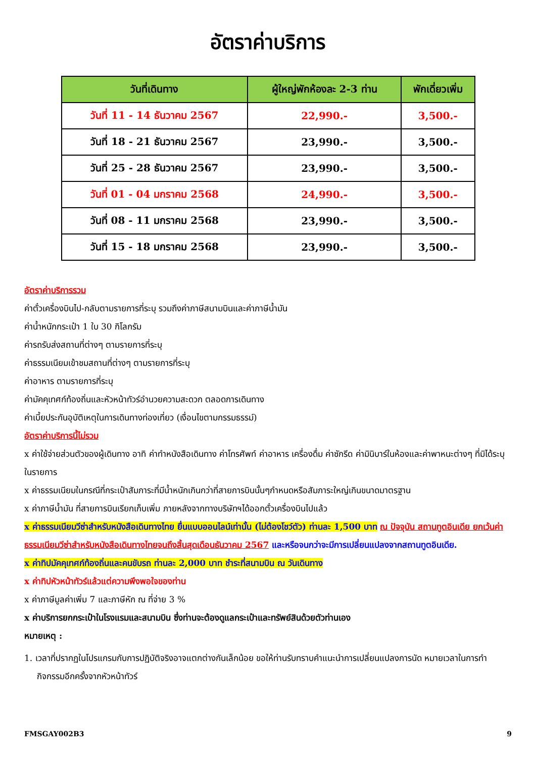อัตราค่าบริการ
| วันที่เดินทาง | ผู้ใหญ่พักห้องละ 2-3 ท่าน | พักเดี่ยวเพิ่ม |
| --- | --- | --- |
| วันที่ 11 - 14 ธันวาคม 2567 | 22,990.- | 3,500.- |
| วันที่ 18 - 21 ธันวาคม 2567 | 23,990.- | 3,500.- |
| วันที่ 25 - 28 ธันวาคม 2567 | 23,990.- | 3,500.- |
| วันที่ 01 - 04 มกราคม 2568 | 24,990.- | 3,500.- |
| วันที่ 08 - 11 มกราคม 2568 | 23,990.- | 3,500.- |
| วันที่ 15 - 18 มกราคม 2568 | 23,990.- | 3,500.- |
อัตราค่าบริการรวม
ค่าตั๋วเครื่องบินไป-กลับตามรายการที่ระบุ รวมถึงค่าภาษีสนามบินและค่าภาษีน้ำมัน
ค่าน้ำหนักกระเป๋า 1 ใบ 30 กิโลกรัม
ค่ารถรับส่งสถานที่ต่างๆ ตามรายการที่ระบุ
ค่าธรรมเนียมเข้าชมสถานที่ต่างๆ ตามรายการที่ระบุ
ค่าอาหาร ตามรายการที่ระบุ
ค่ามัคคุเทศก์ท้องถิ่นและหัวหน้าทัวร์อำนวยความสะดวก ตลอดการเดินทาง
ค่าเบี้ยประกันอุบัติเหตุในการเดินทางท่องเที่ยว (เงื่อนไขตามกรรมธรรม์)
อัตราค่าบริการนี้ไม่รวม
x ค่าใช้จ่ายส่วนตัวของผู้เดินทาง อาทิ ค่าทำหนังสือเดินทาง ค่าโทรศัพท์ ค่าอาหาร เครื่องดื่ม ค่าซักรีด ค่ามินิบาร์ในห้องและค่าพาหนะต่างๆ ที่มิได้ระบุในรายการ
x ค่าธรรมเนียมในกรณีที่กระเป๋าสัมภาระที่มีน้ำหนักเกินกว่าที่สายการบินนั้นๆกำหนดหรือสัมภาระใหญ่เกินขนาดมาตรฐาน
x ค่าภาษีน้ำมัน ที่สายการบินเรียกเก็บเพิ่ม ภายหลังจากทางบริษัทฯได้ออกตั๋วเครื่องบินไปแล้ว
x ค่าธรรมเนียมวีซ่าสำหรับหนังสือเดินทางไทย ยื่นแบบออนไลน์เท่านั้น (ไม่ต้องโชว์ตัว) ท่านละ 1,500 บาท ณ ปัจจุบัน สถานทูตอินเดีย ยกเว้นค่าธรรมเนียมวีซ่าสำหรับหนังสือเดินทางไทยจนถึงสิ้นสุดเดือนธันวาคม 2567 และหรือจนกว่าจะมีการเปลี่ยนแปลงจากสถานทูตอินเดีย.
x ค่าทิปมัคคุเทศก์ท้องถิ่นและคนขับรถ ท่านละ 2,000 บาท ชำระที่สนามบิน ณ วันเดินทาง
x ค่าทิปหัวหน้าทัวร์แล้วแต่ความพึงพอใจของท่าน
x ค่าภาษีมูลค่าเพิ่ม 7 และภาษีหัก ณ ที่จ่าย 3 %
x ค่าบริการยกกระเป๋าในโรงแรมและสนามบิน ซึ่งท่านจะต้องดูแลกระเป๋าและทรัพย์สินด้วยตัวท่านเอง
หมายเหตุ :
1. เวลาที่ปรากฏในโปรแกรมกับการปฏิบัติจริงอาจแตกต่างกันเล็กน้อย ขอให้ท่านรับทราบคำแนะนำการเปลี่ยนแปลงการนัด หมายเวลาในการทำกิจกรรมอีกครั้งจากหัวหน้าทัวร์
FMSGAY002B3 9